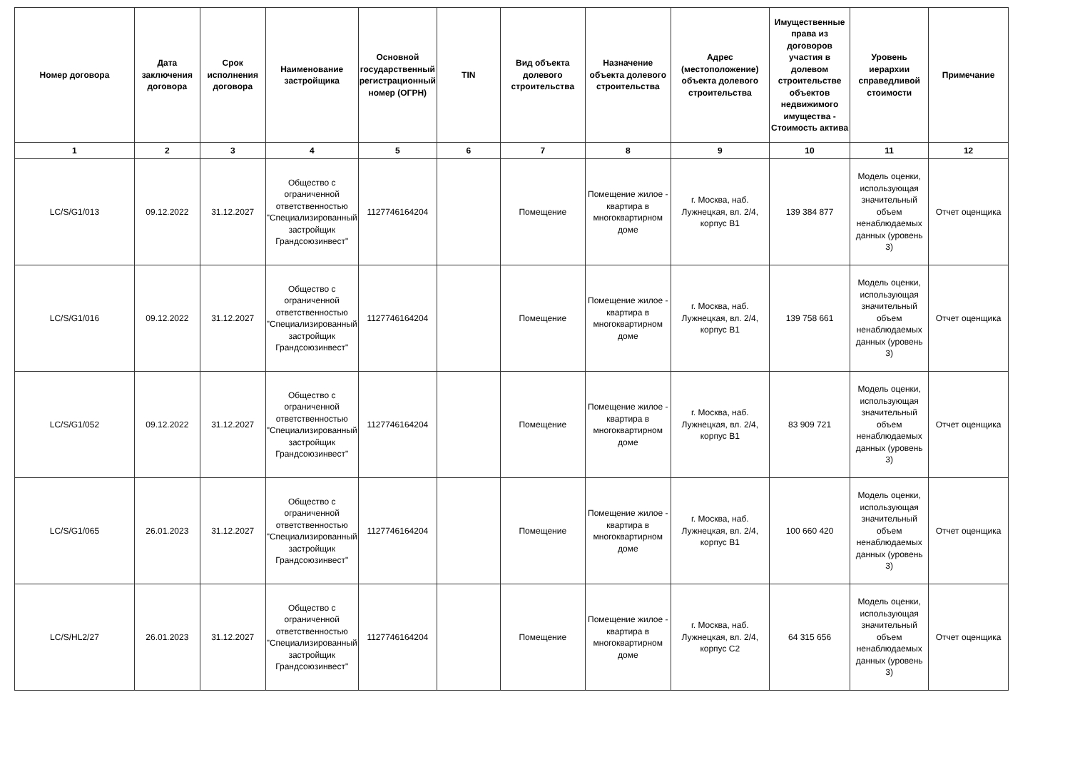| Номер договора | Дата заключения договора | Срок исполнения договора | Наименование застройщика | Основной государственный регистрационный номер (ОГРН) | TIN | Вид объекта долевого строительства | Назначение объекта долевого строительства | Адрес (местоположение) объекта долевого строительства | Имущественные права из договоров участия в долевом строительстве объектов недвижимого имущества - Стоимость актива | Уровень иерархии справедливой стоимости | Примечание |
| --- | --- | --- | --- | --- | --- | --- | --- | --- | --- | --- | --- |
| 1 | 2 | 3 | 4 | 5 | 6 | 7 | 8 | 9 | 10 | 11 | 12 |
| LC/S/G1/013 | 09.12.2022 | 31.12.2027 | Общество с ограниченной ответственностью "Специализированный застройщик Грандсоюзинвест" | 1127746164204 | | Помещение | Помещение жилое - квартира в многоквартирном доме | г. Москва, наб. Лужнецкая, вл. 2/4, корпус В1 | 139 384 877 | Модель оценки, использующая значительный объем ненаблюдаемых данных (уровень 3) | Отчет оценщика |
| LC/S/G1/016 | 09.12.2022 | 31.12.2027 | Общество с ограниченной ответственностью "Специализированный застройщик Грандсоюзинвест" | 1127746164204 | | Помещение | Помещение жилое - квартира в многоквартирном доме | г. Москва, наб. Лужнецкая, вл. 2/4, корпус В1 | 139 758 661 | Модель оценки, использующая значительный объем ненаблюдаемых данных (уровень 3) | Отчет оценщика |
| LC/S/G1/052 | 09.12.2022 | 31.12.2027 | Общество с ограниченной ответственностью "Специализированный застройщик Грандсоюзинвест" | 1127746164204 | | Помещение | Помещение жилое - квартира в многоквартирном доме | г. Москва, наб. Лужнецкая, вл. 2/4, корпус В1 | 83 909 721 | Модель оценки, использующая значительный объем ненаблюдаемых данных (уровень 3) | Отчет оценщика |
| LC/S/G1/065 | 26.01.2023 | 31.12.2027 | Общество с ограниченной ответственностью "Специализированный застройщик Грандсоюзинвест" | 1127746164204 | | Помещение | Помещение жилое - квартира в многоквартирном доме | г. Москва, наб. Лужнецкая, вл. 2/4, корпус В1 | 100 660 420 | Модель оценки, использующая значительный объем ненаблюдаемых данных (уровень 3) | Отчет оценщика |
| LC/S/HL2/27 | 26.01.2023 | 31.12.2027 | Общество с ограниченной ответственностью "Специализированный застройщик Грандсоюзинвест" | 1127746164204 | | Помещение | Помещение жилое - квартира в многоквартирном доме | г. Москва, наб. Лужнецкая, вл. 2/4, корпус С2 | 64 315 656 | Модель оценки, использующая значительный объем ненаблюдаемых данных (уровень 3) | Отчет оценщика |